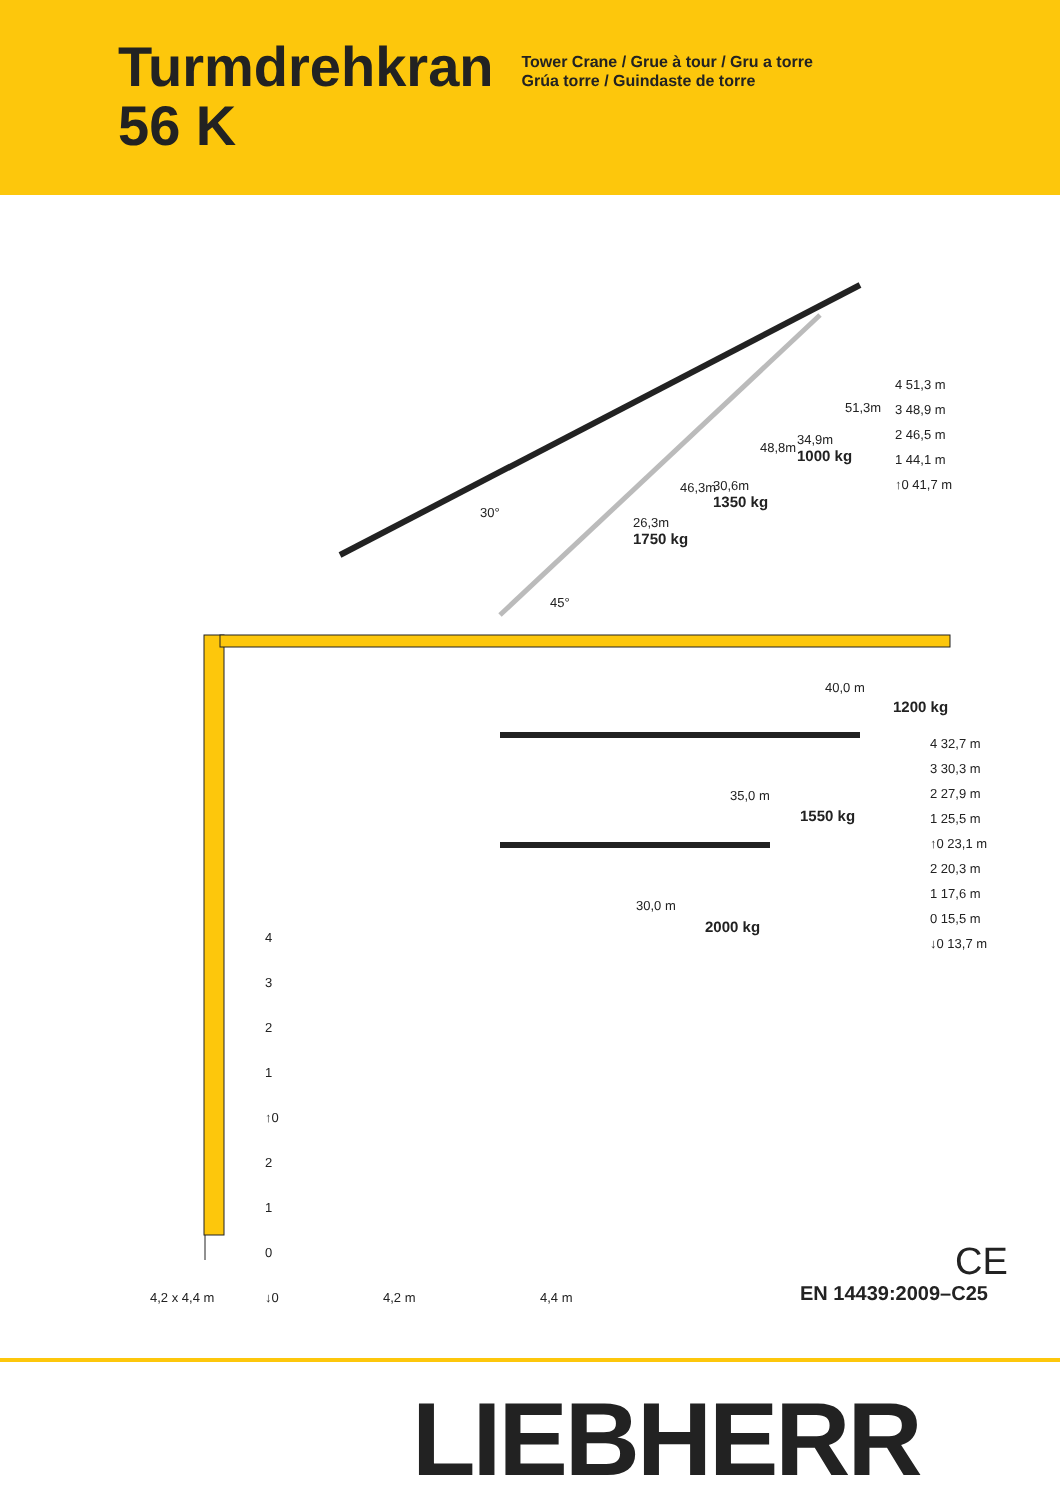Turmdrehkran
56 K
Tower Crane / Grue à tour / Gru a torre
Grúa torre / Guindaste de torre
30°
45°
26,3m
1750 kg
30,6m
1350 kg
34,9m
1000 kg
46,3m
48,8m
51,3m
4 51,3 m
3 48,9 m
2 46,5 m
1 44,1 m
↑0 41,7 m
40,0 m
1200 kg
35,0 m
1550 kg
30,0 m
2000 kg
4 32,7 m
3 30,3 m
2 27,9 m
1 25,5 m
↑0 23,1 m
2 20,3 m
1 17,6 m
0 15,5 m
↓0 13,7 m
4
3
2
1
↑0
2
1
0
↓0
4,2 x 4,4 m 4,2 m 4,4 m
CE
EN 14439:2009–C25
LIEBHERR